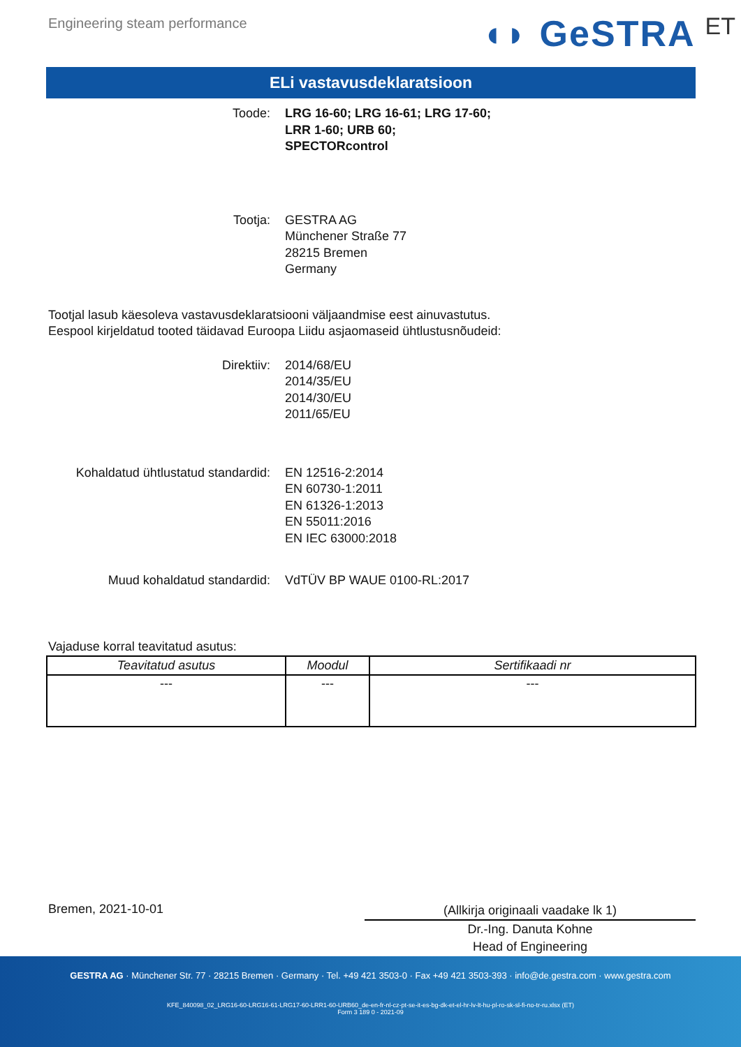Engineering steam performance
◖◗ GeSTRA ET
ELi vastavusdeklaratsioon
Toode: LRG 16-60; LRG 16-61; LRG 17-60;
LRR 1-60; URB 60;
SPECTORcontrol
Tootja: GESTRA AG
Münchener Straße 77
28215 Bremen
Germany
Tootjal lasub käesoleva vastavusdeklaratsiooni väljaandmise eest ainuvastutus.
Eespool kirjeldatud tooted täidavad Euroopa Liidu asjaomaseid ühtlustusnõudeid:
Direktiiv: 2014/68/EU
2014/35/EU
2014/30/EU
2011/65/EU
Kohaldatud ühtlustatud standardid: EN 12516-2:2014
EN 60730-1:2011
EN 61326-1:2013
EN 55011:2016
EN IEC 63000:2018
Muud kohaldatud standardid: VdTÜV BP WAUE 0100-RL:2017
Vajaduse korral teavitatud asutus:
| Teavitatud asutus | Moodul | Sertifikaadi nr |
| --- | --- | --- |
| --- | --- | --- |
Bremen, 2021-10-01
(Allkirja originaali vaadake lk 1)
Dr.-Ing. Danuta Kohne
Head of Engineering
GESTRA AG · Münchener Str. 77 · 28215 Bremen · Germany · Tel. +49 421 3503-0 · Fax +49 421 3503-393 · info@de.gestra.com · www.gestra.com
KFE_840098_02_LRG16-60-LRG16-61-LRG17-60-LRR1-60-URB60_de-en-fr-nl-cz-pt-se-it-es-bg-dk-et-el-hr-lv-lt-hu-pl-ro-sk-sl-fi-no-tr-ru.xlsx (ET)
Form 3 189 0 - 2021-09